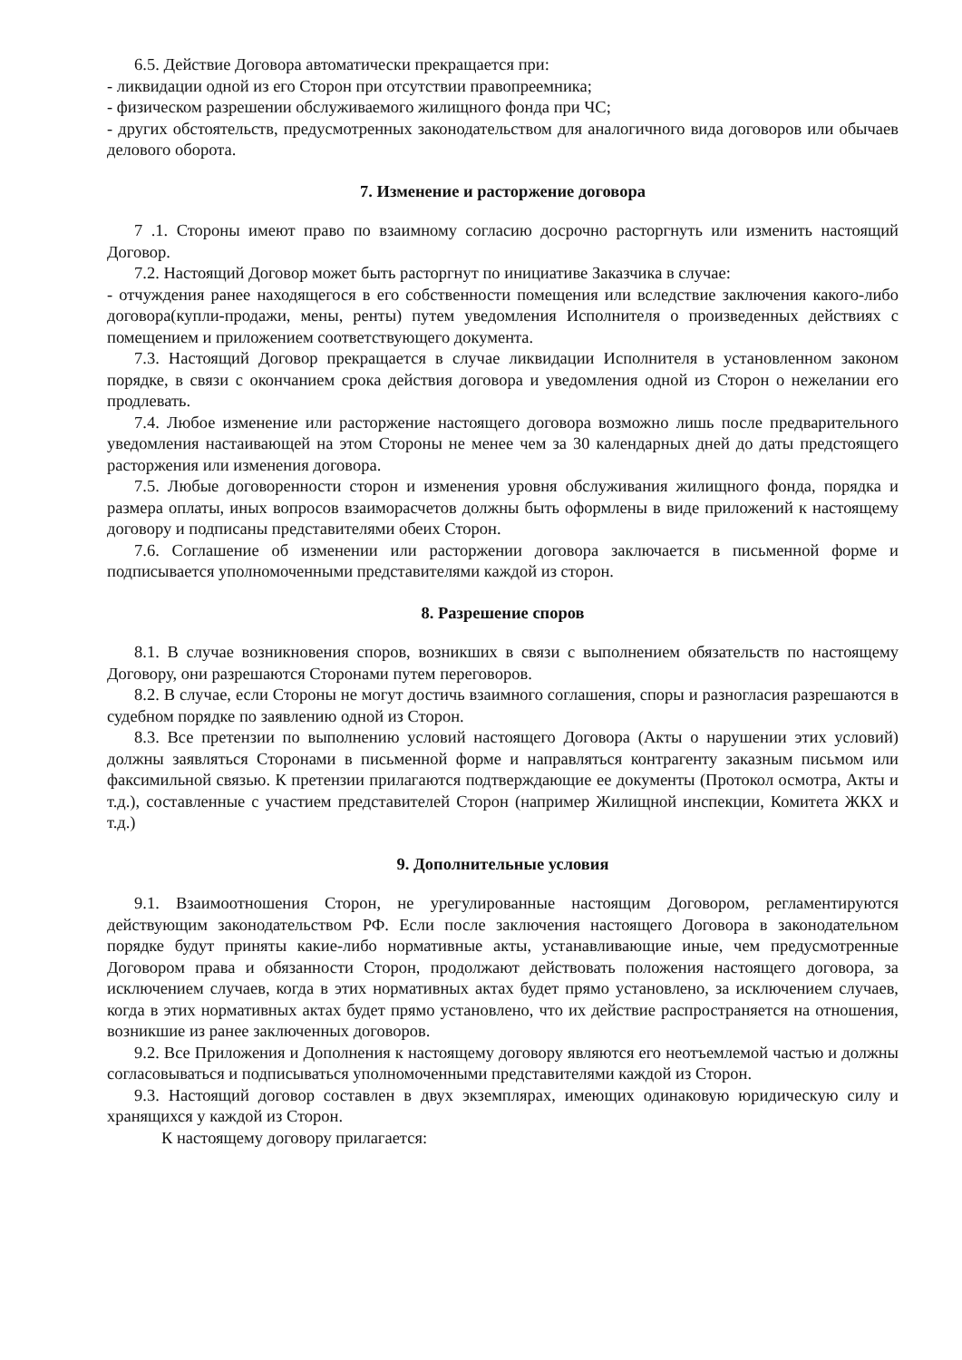6.5. Действие Договора автоматически прекращается при:
- ликвидации одной из его Сторон при отсутствии правопреемника;
- физическом разрешении обслуживаемого жилищного фонда при ЧС;
- других обстоятельств, предусмотренных законодательством для аналогичного вида договоров или обычаев делового оборота.
7. Изменение и расторжение договора
7 .1. Стороны имеют право по взаимному согласию досрочно расторгнуть или изменить настоящий Договор.
7.2. Настоящий Договор может быть расторгнут по инициативе Заказчика в случае:
- отчуждения ранее находящегося в его собственности помещения или вследствие заключения какого-либо договора(купли-продажи, мены, ренты) путем уведомления Исполнителя о произведенных действиях с помещением и приложением соответствующего документа.
7.3. Настоящий Договор прекращается в случае ликвидации Исполнителя в установленном законом порядке, в связи с окончанием срока действия договора и уведомления одной из Сторон о нежелании его продлевать.
7.4. Любое изменение или расторжение настоящего договора возможно лишь после предварительного уведомления настаивающей на этом Стороны не менее чем за 30 календарных дней до даты предстоящего расторжения или изменения договора.
7.5. Любые договоренности сторон и изменения уровня обслуживания жилищного фонда, порядка и размера оплаты, иных вопросов взаиморасчетов должны быть оформлены в виде приложений к настоящему договору и подписаны представителями обеих Сторон.
7.6. Соглашение об изменении или расторжении договора заключается в письменной форме и подписывается уполномоченными представителями каждой из сторон.
8. Разрешение споров
8.1. В случае возникновения споров, возникших в связи с выполнением обязательств по настоящему Договору, они разрешаются Сторонами путем переговоров.
8.2. В случае, если Стороны не могут достичь взаимного соглашения, споры и разногласия разрешаются в судебном порядке по заявлению одной из Сторон.
8.3. Все претензии по выполнению условий настоящего Договора (Акты о нарушении этих условий) должны заявляться Сторонами в письменной форме и направляться контрагенту заказным письмом или факсимильной связью. К претензии прилагаются подтверждающие ее документы (Протокол осмотра, Акты и т.д.), составленные с участием представителей Сторон (например Жилищной инспекции, Комитета ЖКХ и т.д.)
9. Дополнительные условия
9.1. Взаимоотношения Сторон, не урегулированные настоящим Договором, регламентируются действующим законодательством РФ. Если после заключения настоящего Договора в законодательном порядке будут приняты какие-либо нормативные акты, устанавливающие иные, чем предусмотренные Договором права и обязанности Сторон, продолжают действовать положения настоящего договора, за исключением случаев, когда в этих нормативных актах будет прямо установлено, за исключением случаев, когда в этих нормативных актах будет прямо установлено, что их действие распространяется на отношения, возникшие из ранее заключенных договоров.
9.2. Все Приложения и Дополнения к настоящему договору являются его неотъемлемой частью и должны согласовываться и подписываться уполномоченными представителями каждой из Сторон.
9.3. Настоящий договор составлен в двух экземплярах, имеющих одинаковую юридическую силу и хранящихся у каждой из Сторон.
К настоящему договору прилагается: